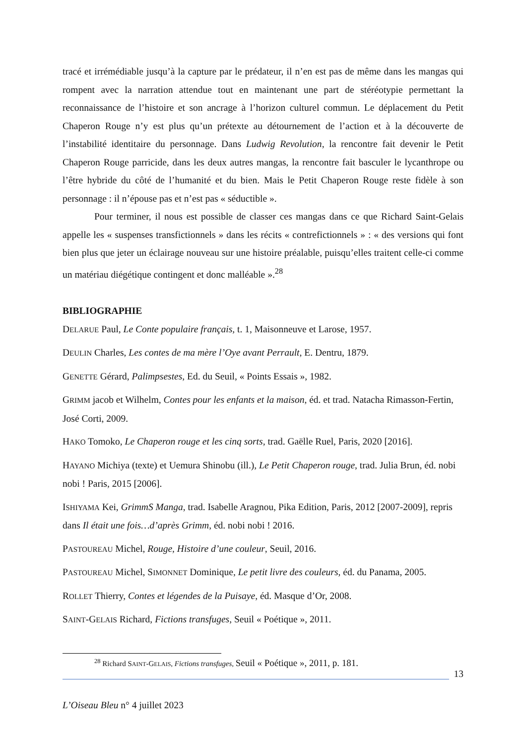tracé et irrémédiable jusqu’à la capture par le prédateur, il n’en est pas de même dans les mangas qui rompent avec la narration attendue tout en maintenant une part de stéréotypie permettant la reconnaissance de l’histoire et son ancrage à l’horizon culturel commun. Le déplacement du Petit Chaperon Rouge n’y est plus qu’un prétexte au détournement de l’action et à la découverte de l’instabilité identitaire du personnage. Dans Ludwig Revolution, la rencontre fait devenir le Petit Chaperon Rouge parricide, dans les deux autres mangas, la rencontre fait basculer le lycanthrope ou l’être hybride du côté de l’humanité et du bien. Mais le Petit Chaperon Rouge reste fidèle à son personnage : il n’épouse pas et n’est pas « séductible ».
Pour terminer, il nous est possible de classer ces mangas dans ce que Richard Saint-Gelais appelle les « suspenses transfictionnels » dans les récits « contrefictionnels » : « des versions qui font bien plus que jeter un éclairage nouveau sur une histoire préalable, puisqu’elles traitent celle-ci comme un matériau diégétique contingent et donc malléable ».<sup>28</sup>
BIBLIOGRAPHIE
DELARUE Paul, Le Conte populaire français, t. 1, Maisonneuve et Larose, 1957.
DEULIN Charles, Les contes de ma mère l’Oye avant Perrault, E. Dentru, 1879.
GENETTE Gérard, Palimpsestes, Ed. du Seuil, « Points Essais », 1982.
GRIMM jacob et Wilhelm, Contes pour les enfants et la maison, éd. et trad. Natacha Rimasson-Fertin, José Corti, 2009.
HAKO Tomoko, Le Chaperon rouge et les cinq sorts, trad. Gaëlle Ruel, Paris, 2020 [2016].
HAYANO Michiya (texte) et Uemura Shinobu (ill.), Le Petit Chaperon rouge, trad. Julia Brun, éd. nobi nobi ! Paris, 2015 [2006].
ISHIYAMA Kei, GrimmS Manga, trad. Isabelle Aragnou, Pika Edition, Paris, 2012 [2007-2009], repris dans Il était une fois…d’après Grimm, éd. nobi nobi ! 2016.
PASTOUREAU Michel, Rouge, Histoire d’une couleur, Seuil, 2016.
PASTOUREAU Michel, SIMONNET Dominique, Le petit livre des couleurs, éd. du Panama, 2005.
ROLLET Thierry, Contes et légendes de la Puisaye, éd. Masque d’Or, 2008.
SAINT-GELAIS Richard, Fictions transfuges, Seuil « Poétique », 2011.
<sup>28</sup> Richard SAINT-GELAIS, Fictions transfuges, Seuil « Poétique », 2011, p. 181.
13
L’Oiseau Bleu n° 4 juillet 2023